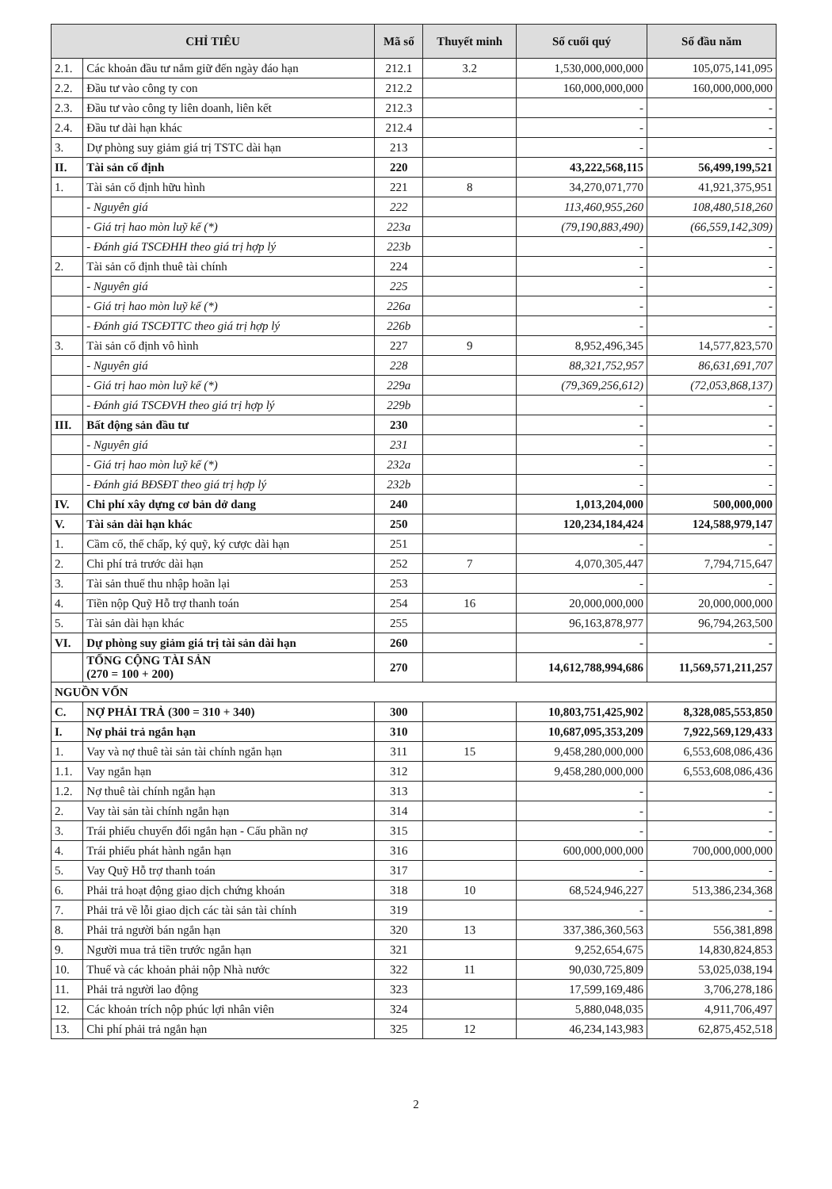| CHỈ TIÊU | | Mã số | Thuyết minh | Số cuối quý | Số đầu năm |
| --- | --- | --- | --- | --- | --- |
| 2.1. | Các khoản đầu tư nắm giữ đến ngày đáo hạn | 212.1 | 3.2 | 1,530,000,000,000 | 105,075,141,095 |
| 2.2. | Đầu tư vào công ty con | 212.2 | | 160,000,000,000 | 160,000,000,000 |
| 2.3. | Đầu tư vào công ty liên doanh, liên kết | 212.3 | | - | - |
| 2.4. | Đầu tư dài hạn khác | 212.4 | | - | - |
| 3. | Dự phòng suy giảm giá trị TSTC dài hạn | 213 | | - | - |
| II. | Tài sản cố định | 220 | | 43,222,568,115 | 56,499,199,521 |
| 1. | Tài sản cố định hữu hình | 221 | 8 | 34,270,071,770 | 41,921,375,951 |
| | - Nguyên giá | 222 | | 113,460,955,260 | 108,480,518,260 |
| | - Giá trị hao mòn luỹ kế (*) | 223a | | (79,190,883,490) | (66,559,142,309) |
| | - Đánh giá TSCĐHH theo giá trị hợp lý | 223b | | - | - |
| 2. | Tài sản cố định thuê tài chính | 224 | | - | - |
| | - Nguyên giá | 225 | | - | - |
| | - Giá trị hao mòn luỹ kế (*) | 226a | | - | - |
| | - Đánh giá TSCĐTTC theo giá trị hợp lý | 226b | | - | - |
| 3. | Tài sản cố định vô hình | 227 | 9 | 8,952,496,345 | 14,577,823,570 |
| | - Nguyên giá | 228 | | 88,321,752,957 | 86,631,691,707 |
| | - Giá trị hao mòn luỹ kế (*) | 229a | | (79,369,256,612) | (72,053,868,137) |
| | - Đánh giá TSCĐVH theo giá trị hợp lý | 229b | | - | - |
| III. | Bất động sản đầu tư | 230 | | - | - |
| | - Nguyên giá | 231 | | - | - |
| | - Giá trị hao mòn luỹ kế (*) | 232a | | - | - |
| | - Đánh giá BĐSĐT theo giá trị hợp lý | 232b | | - | - |
| IV. | Chi phí xây dựng cơ bản dở dang | 240 | | 1,013,204,000 | 500,000,000 |
| V. | Tài sản dài hạn khác | 250 | | 120,234,184,424 | 124,588,979,147 |
| 1. | Cầm cố, thế chấp, ký quỹ, ký cược dài hạn | 251 | | - | - |
| 2. | Chi phí trả trước dài hạn | 252 | 7 | 4,070,305,447 | 7,794,715,647 |
| 3. | Tài sản thuế thu nhập hoãn lại | 253 | | - | - |
| 4. | Tiền nộp Quỹ Hỗ trợ thanh toán | 254 | 16 | 20,000,000,000 | 20,000,000,000 |
| 5. | Tài sản dài hạn khác | 255 | | 96,163,878,977 | 96,794,263,500 |
| VI. | Dự phòng suy giảm giá trị tài sản dài hạn | 260 | | - | - |
| | TỔNG CỘNG TÀI SẢN (270 = 100 + 200) | 270 | | 14,612,788,994,686 | 11,569,571,211,257 |
| NGUỒN VỐN | | | | | |
| C. | NỢ PHẢI TRẢ (300 = 310 + 340) | 300 | | 10,803,751,425,902 | 8,328,085,553,850 |
| I. | Nợ phải trả ngắn hạn | 310 | | 10,687,095,353,209 | 7,922,569,129,433 |
| 1. | Vay và nợ thuê tài sản tài chính ngắn hạn | 311 | 15 | 9,458,280,000,000 | 6,553,608,086,436 |
| 1.1. | Vay ngắn hạn | 312 | | 9,458,280,000,000 | 6,553,608,086,436 |
| 1.2. | Nợ thuê tài chính ngắn hạn | 313 | | - | - |
| 2. | Vay tài sản tài chính ngắn hạn | 314 | | - | - |
| 3. | Trái phiếu chuyển đổi ngắn hạn - Cấu phần nợ | 315 | | - | - |
| 4. | Trái phiếu phát hành ngắn hạn | 316 | | 600,000,000,000 | 700,000,000,000 |
| 5. | Vay Quỹ Hỗ trợ thanh toán | 317 | | - | - |
| 6. | Phải trả hoạt động giao dịch chứng khoán | 318 | 10 | 68,524,946,227 | 513,386,234,368 |
| 7. | Phải trả về lỗi giao dịch các tài sản tài chính | 319 | | - | - |
| 8. | Phải trả người bán ngắn hạn | 320 | 13 | 337,386,360,563 | 556,381,898 |
| 9. | Người mua trả tiền trước ngắn hạn | 321 | | 9,252,654,675 | 14,830,824,853 |
| 10. | Thuế và các khoản phải nộp Nhà nước | 322 | 11 | 90,030,725,809 | 53,025,038,194 |
| 11. | Phải trả người lao động | 323 | | 17,599,169,486 | 3,706,278,186 |
| 12. | Các khoản trích nộp phúc lợi nhân viên | 324 | | 5,880,048,035 | 4,911,706,497 |
| 13. | Chi phí phải trả ngắn hạn | 325 | 12 | 46,234,143,983 | 62,875,452,518 |
2